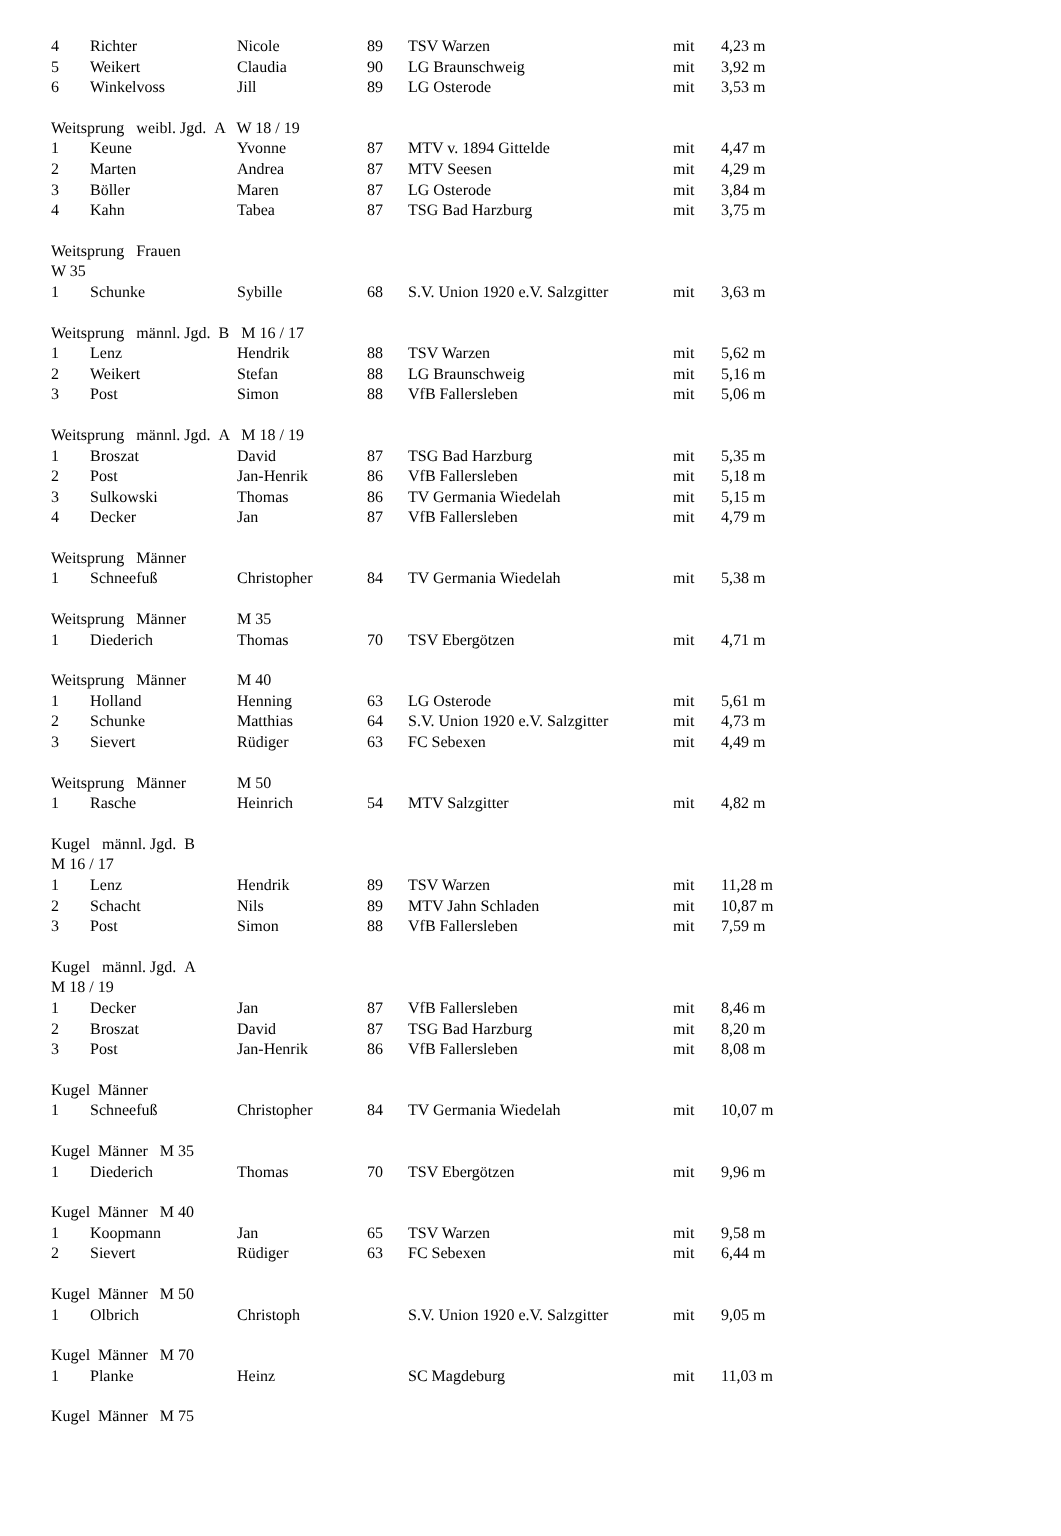| 4 | Richter | Nicole | 89 | TSV Warzen | mit | 4,23 m |
| 5 | Weikert | Claudia | 90 | LG Braunschweig | mit | 3,92 m |
| 6 | Winkelvoss | Jill | 89 | LG Osterode | mit | 3,53 m |
| Weitsprung weibl. Jgd. A W 18 / 19 | | | | | | |
| 1 | Keune | Yvonne | 87 | MTV v. 1894 Gittelde | mit | 4,47 m |
| 2 | Marten | Andrea | 87 | MTV Seesen | mit | 4,29 m |
| 3 | Böller | Maren | 87 | LG Osterode | mit | 3,84 m |
| 4 | Kahn | Tabea | 87 | TSG Bad Harzburg | mit | 3,75 m |
| Weitsprung Frauen | | | | | | |
| W 35 | | | | | | |
| 1 | Schunke | Sybille | 68 | S.V. Union 1920 e.V. Salzgitter | mit | 3,63 m |
| Weitsprung männl. Jgd. B M 16 / 17 | | | | | | |
| 1 | Lenz | Hendrik | 88 | TSV Warzen | mit | 5,62 m |
| 2 | Weikert | Stefan | 88 | LG Braunschweig | mit | 5,16 m |
| 3 | Post | Simon | 88 | VfB Fallersleben | mit | 5,06 m |
| Weitsprung männl. Jgd. A M 18 / 19 | | | | | | |
| 1 | Broszat | David | 87 | TSG Bad Harzburg | mit | 5,35 m |
| 2 | Post | Jan-Henrik | 86 | VfB Fallersleben | mit | 5,18 m |
| 3 | Sulkowski | Thomas | 86 | TV Germania Wiedelah | mit | 5,15 m |
| 4 | Decker | Jan | 87 | VfB Fallersleben | mit | 4,79 m |
| Weitsprung Männer | | | | | | |
| 1 | Schneefuß | Christopher | 84 | TV Germania Wiedelah | mit | 5,38 m |
| Weitsprung Männer | | M 35 | | | | |
| 1 | Diederich | Thomas | 70 | TSV Ebergötzen | mit | 4,71 m |
| Weitsprung Männer | | M 40 | | | | |
| 1 | Holland | Henning | 63 | LG Osterode | mit | 5,61 m |
| 2 | Schunke | Matthias | 64 | S.V. Union 1920 e.V. Salzgitter | mit | 4,73 m |
| 3 | Sievert | Rüdiger | 63 | FC Sebexen | mit | 4,49 m |
| Weitsprung Männer | | M 50 | | | | |
| 1 | Rasche | Heinrich | 54 | MTV Salzgitter | mit | 4,82 m |
| Kugel männl. Jgd. B | | | | | | |
| M 16 / 17 | | | | | | |
| 1 | Lenz | Hendrik | 89 | TSV Warzen | mit | 11,28 m |
| 2 | Schacht | Nils | 89 | MTV Jahn Schladen | mit | 10,87 m |
| 3 | Post | Simon | 88 | VfB Fallersleben | mit | 7,59 m |
| Kugel männl. Jgd. A | | | | | | |
| M 18 / 19 | | | | | | |
| 1 | Decker | Jan | 87 | VfB Fallersleben | mit | 8,46 m |
| 2 | Broszat | David | 87 | TSG Bad Harzburg | mit | 8,20 m |
| 3 | Post | Jan-Henrik | 86 | VfB Fallersleben | mit | 8,08 m |
| Kugel Männer | | | | | | |
| 1 | Schneefuß | Christopher | 84 | TV Germania Wiedelah | mit | 10,07 m |
| Kugel Männer M 35 | | | | | | |
| 1 | Diederich | Thomas | 70 | TSV Ebergötzen | mit | 9,96 m |
| Kugel Männer M 40 | | | | | | |
| 1 | Koopmann | Jan | 65 | TSV Warzen | mit | 9,58 m |
| 2 | Sievert | Rüdiger | 63 | FC Sebexen | mit | 6,44 m |
| Kugel Männer M 50 | | | | | | |
| 1 | Olbrich | Christoph | | S.V. Union 1920 e.V. Salzgitter | mit | 9,05 m |
| Kugel Männer M 70 | | | | | | |
| 1 | Planke | Heinz | | SC Magdeburg | mit | 11,03 m |
| Kugel Männer M 75 | | | | | | |